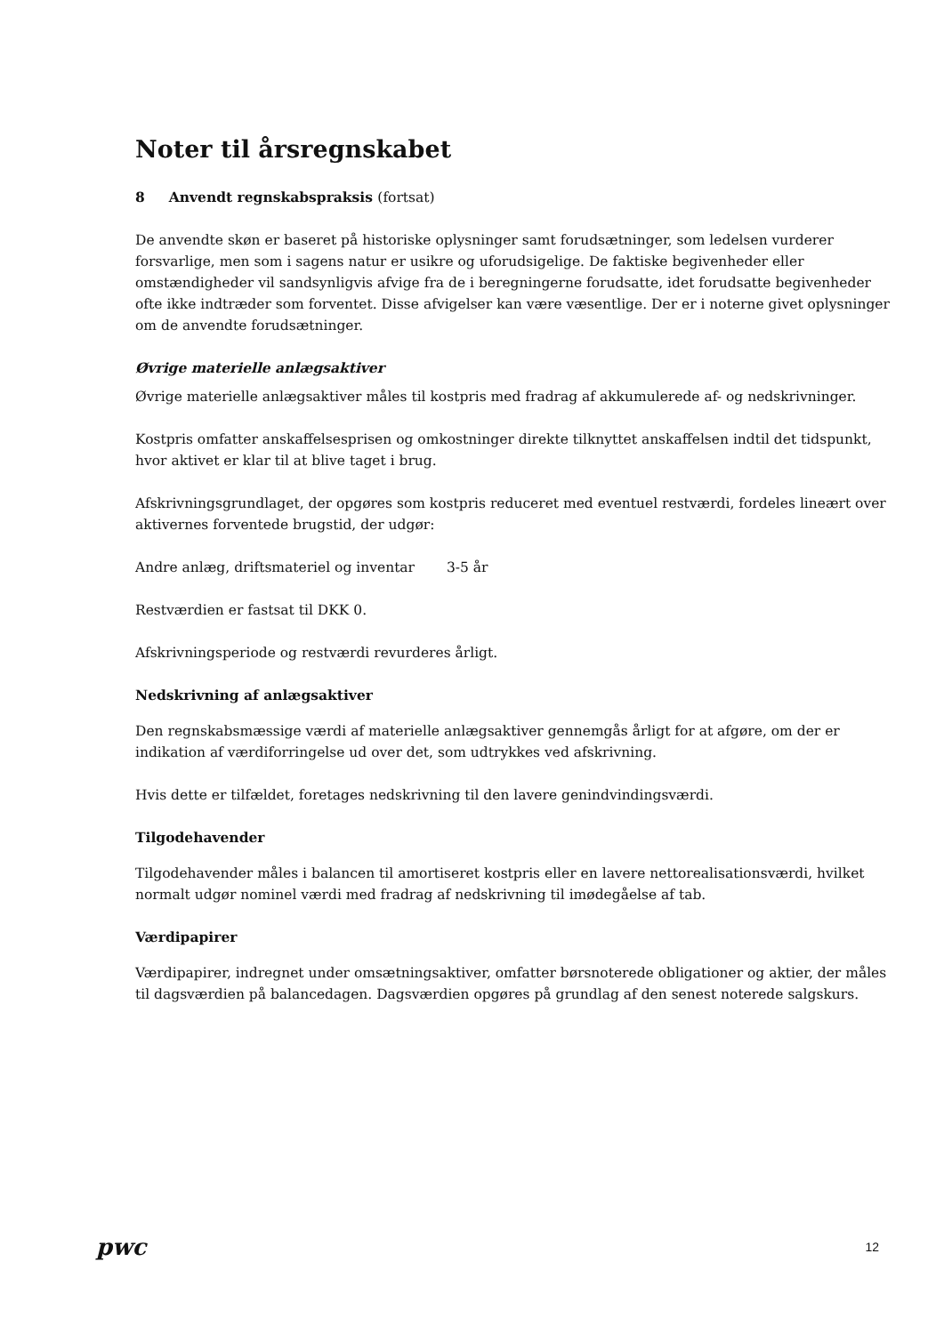Noter til årsregnskabet
8 Anvendt regnskabspraksis (fortsat)
De anvendte skøn er baseret på historiske oplysninger samt forudsætninger, som ledelsen vurderer forsvarlige, men som i sagens natur er usikre og uforudsigelige. De faktiske begivenheder eller omstændigheder vil sandsynligvis afvige fra de i beregningerne forudsatte, idet forudsatte begivenheder ofte ikke indtræder som forventet. Disse afvigelser kan være væsentlige. Der er i noterne givet oplysninger om de anvendte forudsætninger.
Øvrige materielle anlægsaktiver
Øvrige materielle anlægsaktiver måles til kostpris med fradrag af akkumulerede af- og nedskrivninger.
Kostpris omfatter anskaffelsesprisen og omkostninger direkte tilknyttet anskaffelsen indtil det tidspunkt, hvor aktivet er klar til at blive taget i brug.
Afskrivningsgrundlaget, der opgøres som kostpris reduceret med eventuel restværdi, fordeles lineært over aktivernes forventede brugstid, der udgør:
Andre anlæg, driftsmateriel og inventar 3-5 år
Restværdien er fastsat til DKK 0.
Afskrivningsperiode og restværdi revurderes årligt.
Nedskrivning af anlægsaktiver
Den regnskabsmæssige værdi af materielle anlægsaktiver gennemgås årligt for at afgøre, om der er indikation af værdiforringelse ud over det, som udtrykkes ved afskrivning.
Hvis dette er tilfældet, foretages nedskrivning til den lavere genindvindingsværdi.
Tilgodehavender
Tilgodehavender måles i balancen til amortiseret kostpris eller en lavere nettorealisationsværdi, hvilket normalt udgør nominel værdi med fradrag af nedskrivning til imødegåelse af tab.
Værdipapirer
Værdipapirer, indregnet under omsætningsaktiver, omfatter børsnoterede obligationer og aktier, der måles til dagsværdien på balancedagen. Dagsværdien opgøres på grundlag af den senest noterede salgskurs.
pwc
12